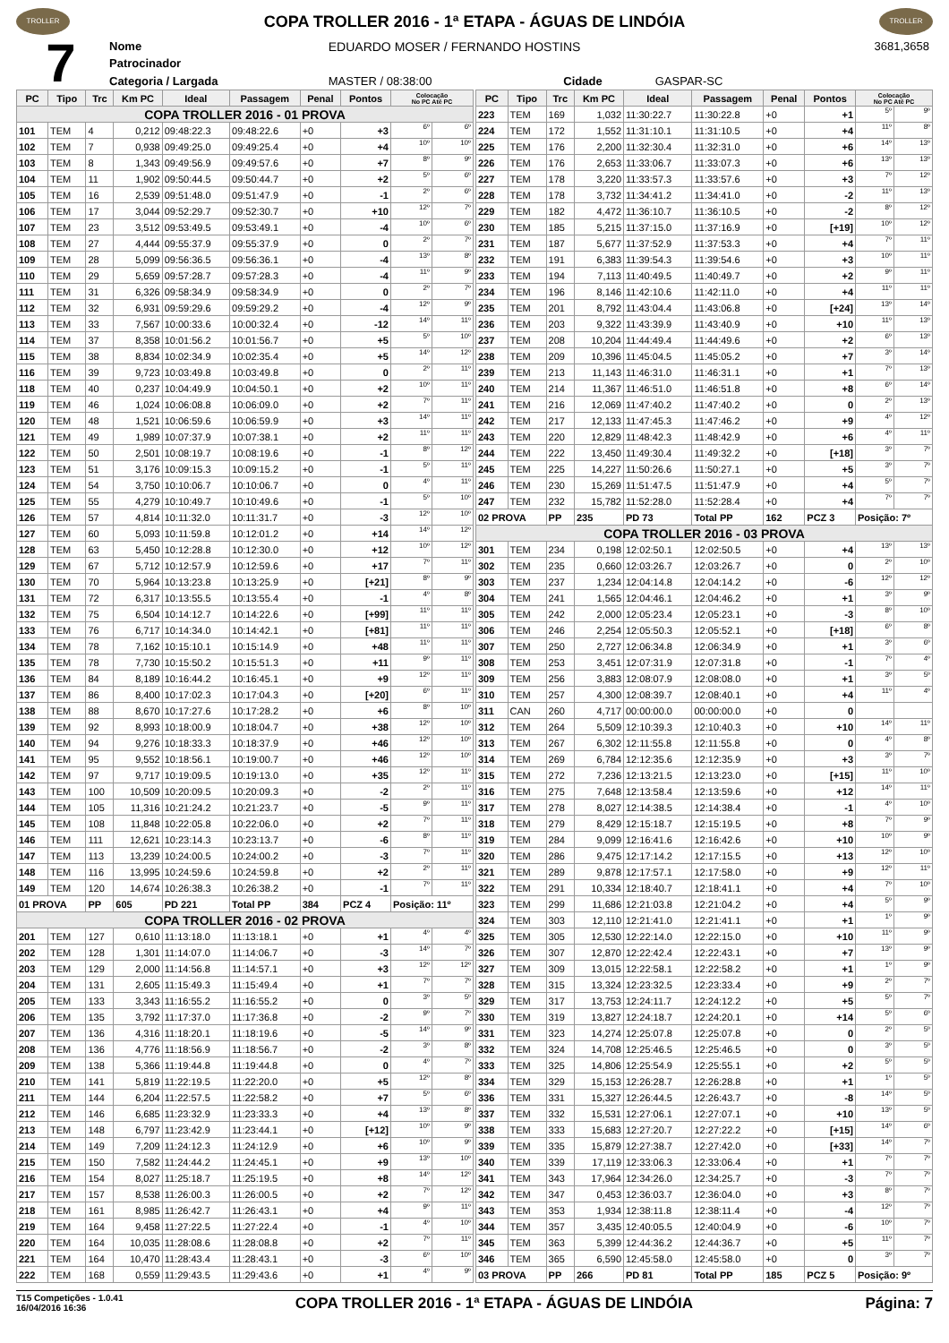TROLLER
COPA TROLLER 2016 - 1ª ETAPA - ÁGUAS DE LINDÓIA
TROLLER
7
| Nome | EDUARDO MOSER / FERNANDO HOSTINS | | | | | 3681,3658 |
| Patrocinador | | | | | | |
| Categoria / Largada | MASTER / 08:38:00 | | Cidade | GASPAR-SC | | |
| PC | Tipo | Trc | Km PC | Ideal | Passagem | Penal | Pontos | Colocação No PC Até PC | |
| --- | --- | --- | --- | --- | --- | --- | --- | --- | --- |
| COPA TROLLER 2016 - 01 PROVA | | | | | | | | | |
| 101 | TEM | 4 | 0,212 | 09:48:22.3 | 09:48:22.6 | +0 | +3 | 6º | 6º |
| 102 | TEM | 7 | 0,938 | 09:49:25.0 | 09:49:25.4 | +0 | +4 | 10º | 10º |
| 103 | TEM | 8 | 1,343 | 09:49:56.9 | 09:49:57.6 | +0 | +7 | 8º | 9º |
| 104 | TEM | 11 | 1,902 | 09:50:44.5 | 09:50:44.7 | +0 | +2 | 5º | 6º |
| 105 | TEM | 16 | 2,539 | 09:51:48.0 | 09:51:47.9 | +0 | -1 | 2º | 6º |
| 106 | TEM | 17 | 3,044 | 09:52:29.7 | 09:52:30.7 | +0 | +10 | 12º | 7º |
| 107 | TEM | 23 | 3,512 | 09:53:49.5 | 09:53:49.1 | +0 | -4 | 10º | 6º |
| 108 | TEM | 27 | 4,444 | 09:55:37.9 | 09:55:37.9 | +0 | 0 | 2º | 7º |
| 109 | TEM | 28 | 5,099 | 09:56:36.5 | 09:56:36.1 | +0 | -4 | 13º | 8º |
| 110 | TEM | 29 | 5,659 | 09:57:28.7 | 09:57:28.3 | +0 | -4 | 11º | 9º |
| 111 | TEM | 31 | 6,326 | 09:58:34.9 | 09:58:34.9 | +0 | 0 | 2º | 7º |
| 112 | TEM | 32 | 6,931 | 09:59:29.6 | 09:59:29.2 | +0 | -4 | 12º | 9º |
| 113 | TEM | 33 | 7,567 | 10:00:33.6 | 10:00:32.4 | +0 | -12 | 14º | 11º |
| 114 | TEM | 37 | 8,358 | 10:01:56.2 | 10:01:56.7 | +0 | +5 | 5º | 10º |
| 115 | TEM | 38 | 8,834 | 10:02:34.9 | 10:02:35.4 | +0 | +5 | 14º | 12º |
| 116 | TEM | 39 | 9,723 | 10:03:49.8 | 10:03:49.8 | +0 | 0 | 2º | 11º |
| 118 | TEM | 40 | 0,237 | 10:04:49.9 | 10:04:50.1 | +0 | +2 | 10º | 11º |
| 119 | TEM | 46 | 1,024 | 10:06:08.8 | 10:06:09.0 | +0 | +2 | 7º | 11º |
| 120 | TEM | 48 | 1,521 | 10:06:59.6 | 10:06:59.9 | +0 | +3 | 14º | 11º |
| 121 | TEM | 49 | 1,989 | 10:07:37.9 | 10:07:38.1 | +0 | +2 | 11º | 11º |
| 122 | TEM | 50 | 2,501 | 10:08:19.7 | 10:08:19.6 | +0 | -1 | 8º | 12º |
| 123 | TEM | 51 | 3,176 | 10:09:15.3 | 10:09:15.2 | +0 | -1 | 5º | 11º |
| 124 | TEM | 54 | 3,750 | 10:10:06.7 | 10:10:06.7 | +0 | 0 | 4º | 11º |
| 125 | TEM | 55 | 4,279 | 10:10:49.7 | 10:10:49.6 | +0 | -1 | 5º | 10º |
| 126 | TEM | 57 | 4,814 | 10:11:32.0 | 10:11:31.7 | +0 | -3 | 12º | 10º |
| 127 | TEM | 60 | 5,093 | 10:11:59.8 | 10:12:01.2 | +0 | +14 | 14º | 12º |
| 128 | TEM | 63 | 5,450 | 10:12:28.8 | 10:12:30.0 | +0 | +12 | 10º | 12º |
| 129 | TEM | 67 | 5,712 | 10:12:57.9 | 10:12:59.6 | +0 | +17 | 7º | 11º |
| 130 | TEM | 70 | 5,964 | 10:13:23.8 | 10:13:25.9 | +0 | [+21] | 8º | 9º |
| 131 | TEM | 72 | 6,317 | 10:13:55.5 | 10:13:55.4 | +0 | -1 | 4º | 8º |
| 132 | TEM | 75 | 6,504 | 10:14:12.7 | 10:14:22.6 | +0 | [+99] | 11º | 11º |
| 133 | TEM | 76 | 6,717 | 10:14:34.0 | 10:14:42.1 | +0 | [+81] | 11º | 11º |
| 134 | TEM | 78 | 7,162 | 10:15:10.1 | 10:15:14.9 | +0 | +48 | 11º | 11º |
| 135 | TEM | 78 | 7,730 | 10:15:50.2 | 10:15:51.3 | +0 | +11 | 9º | 11º |
| 136 | TEM | 84 | 8,189 | 10:16:44.2 | 10:16:45.1 | +0 | +9 | 12º | 11º |
| 137 | TEM | 86 | 8,400 | 10:17:02.3 | 10:17:04.3 | +0 | [+20] | 6º | 11º |
| 138 | TEM | 88 | 8,670 | 10:17:27.6 | 10:17:28.2 | +0 | +6 | 8º | 10º |
| 139 | TEM | 92 | 8,993 | 10:18:00.9 | 10:18:04.7 | +0 | +38 | 12º | 10º |
| 140 | TEM | 94 | 9,276 | 10:18:33.3 | 10:18:37.9 | +0 | +46 | 12º | 10º |
| 141 | TEM | 95 | 9,552 | 10:18:56.1 | 10:19:00.7 | +0 | +46 | 12º | 10º |
| 142 | TEM | 97 | 9,717 | 10:19:09.5 | 10:19:13.0 | +0 | +35 | 12º | 11º |
| 143 | TEM | 100 | 10,509 | 10:20:09.5 | 10:20:09.3 | +0 | -2 | 2º | 11º |
| 144 | TEM | 105 | 11,316 | 10:21:24.2 | 10:21:23.7 | +0 | -5 | 9º | 11º |
| 145 | TEM | 108 | 11,848 | 10:22:05.8 | 10:22:06.0 | +0 | +2 | 7º | 11º |
| 146 | TEM | 111 | 12,621 | 10:23:14.3 | 10:23:13.7 | +0 | -6 | 8º | 11º |
| 147 | TEM | 113 | 13,239 | 10:24:00.5 | 10:24:00.2 | +0 | -3 | 7º | 11º |
| 148 | TEM | 116 | 13,995 | 10:24:59.6 | 10:24:59.8 | +0 | +2 | 2º | 11º |
| 149 | TEM | 120 | 14,674 | 10:26:38.3 | 10:26:38.2 | +0 | -1 | 7º | 11º |
| 01 PROVA | | PP | 605 | PD 221 | Total PP | 384 | PCZ 4 | Posição: 11º | |
| COPA TROLLER 2016 - 02 PROVA | | | | | | | | | |
| 201 | TEM | 127 | 0,610 | 11:13:18.0 | 11:13:18.1 | +0 | +1 | 4º | 4º |
| 202 | TEM | 128 | 1,301 | 11:14:07.0 | 11:14:06.7 | +0 | -3 | 14º | 7º |
| 203 | TEM | 129 | 2,000 | 11:14:56.8 | 11:14:57.1 | +0 | +3 | 12º | 12º |
| 204 | TEM | 131 | 2,605 | 11:15:49.3 | 11:15:49.4 | +0 | +1 | 7º | 7º |
| 205 | TEM | 133 | 3,343 | 11:16:55.2 | 11:16:55.2 | +0 | 0 | 3º | 5º |
| 206 | TEM | 135 | 3,792 | 11:17:37.0 | 11:17:36.8 | +0 | -2 | 9º | 7º |
| 207 | TEM | 136 | 4,316 | 11:18:20.1 | 11:18:19.6 | +0 | -5 | 14º | 9º |
| 208 | TEM | 136 | 4,776 | 11:18:56.9 | 11:18:56.7 | +0 | -2 | 3º | 8º |
| 209 | TEM | 138 | 5,366 | 11:19:44.8 | 11:19:44.8 | +0 | 0 | 4º | 7º |
| 210 | TEM | 141 | 5,819 | 11:22:19.5 | 11:22:20.0 | +0 | +5 | 12º | 8º |
| 211 | TEM | 144 | 6,204 | 11:22:57.5 | 11:22:58.2 | +0 | +7 | 5º | 6º |
| 212 | TEM | 146 | 6,685 | 11:23:32.9 | 11:23:33.3 | +0 | +4 | 13º | 8º |
| 213 | TEM | 148 | 6,797 | 11:23:42.9 | 11:23:44.1 | +0 | [+12] | 10º | 9º |
| 214 | TEM | 149 | 7,209 | 11:24:12.3 | 11:24:12.9 | +0 | +6 | 10º | 9º |
| 215 | TEM | 150 | 7,582 | 11:24:44.2 | 11:24:45.1 | +0 | +9 | 13º | 10º |
| 216 | TEM | 154 | 8,027 | 11:25:18.7 | 11:25:19.5 | +0 | +8 | 14º | 12º |
| 217 | TEM | 157 | 8,538 | 11:26:00.3 | 11:26:00.5 | +0 | +2 | 7º | 12º |
| 218 | TEM | 161 | 8,985 | 11:26:42.7 | 11:26:43.1 | +0 | +4 | 9º | 11º |
| 219 | TEM | 164 | 9,458 | 11:27:22.5 | 11:27:22.4 | +0 | -1 | 4º | 10º |
| 220 | TEM | 164 | 10,035 | 11:28:08.6 | 11:28:08.8 | +0 | +2 | 7º | 11º |
| 221 | TEM | 164 | 10,470 | 11:28:43.4 | 11:28:43.1 | +0 | -3 | 6º | 10º |
| 222 | TEM | 168 | 0,559 | 11:29:43.5 | 11:29:43.6 | +0 | +1 | 4º | 9º |
| PC | Tipo | Trc | Km PC | Ideal | Passagem | Penal | Pontos | Colocação No PC Até PC | |
| --- | --- | --- | --- | --- | --- | --- | --- | --- | --- |
| 223 | TEM | 169 | 1,032 | 11:30:22.7 | 11:30:22.8 | +0 | +1 | 5º | 9º |
| 224 | TEM | 172 | 1,552 | 11:31:10.1 | 11:31:10.5 | +0 | +4 | 11º | 8º |
| 225 | TEM | 176 | 2,200 | 11:32:30.4 | 11:32:31.0 | +0 | +6 | 14º | 13º |
| 226 | TEM | 176 | 2,653 | 11:33:06.7 | 11:33:07.3 | +0 | +6 | 13º | 13º |
| 227 | TEM | 178 | 3,220 | 11:33:57.3 | 11:33:57.6 | +0 | +3 | 7º | 12º |
| 228 | TEM | 178 | 3,732 | 11:34:41.2 | 11:34:41.0 | +0 | -2 | 11º | 13º |
| 229 | TEM | 182 | 4,472 | 11:36:10.7 | 11:36:10.5 | +0 | -2 | 8º | 12º |
| 230 | TEM | 185 | 5,215 | 11:37:15.0 | 11:37:16.9 | +0 | [+19] | 10º | 12º |
| 231 | TEM | 187 | 5,677 | 11:37:52.9 | 11:37:53.3 | +0 | +4 | 7º | 11º |
| 232 | TEM | 191 | 6,383 | 11:39:54.3 | 11:39:54.6 | +0 | +3 | 10º | 11º |
| 233 | TEM | 194 | 7,113 | 11:40:49.5 | 11:40:49.7 | +0 | +2 | 9º | 11º |
| 234 | TEM | 196 | 8,146 | 11:42:10.6 | 11:42:11.0 | +0 | +4 | 11º | 11º |
| 235 | TEM | 201 | 8,792 | 11:43:04.4 | 11:43:06.8 | +0 | [+24] | 13º | 14º |
| 236 | TEM | 203 | 9,322 | 11:43:39.9 | 11:43:40.9 | +0 | +10 | 11º | 13º |
| 237 | TEM | 208 | 10,204 | 11:44:49.4 | 11:44:49.6 | +0 | +2 | 6º | 13º |
| 238 | TEM | 209 | 10,396 | 11:45:04.5 | 11:45:05.2 | +0 | +7 | 3º | 14º |
| 239 | TEM | 213 | 11,143 | 11:46:31.0 | 11:46:31.1 | +0 | +1 | 7º | 13º |
| 240 | TEM | 214 | 11,367 | 11:46:51.0 | 11:46:51.8 | +0 | +8 | 6º | 14º |
| 241 | TEM | 216 | 12,069 | 11:47:40.2 | 11:47:40.2 | +0 | 0 | 2º | 13º |
| 242 | TEM | 217 | 12,133 | 11:47:45.3 | 11:47:46.2 | +0 | +9 | 4º | 12º |
| 243 | TEM | 220 | 12,829 | 11:48:42.3 | 11:48:42.9 | +0 | +6 | 4º | 11º |
| 244 | TEM | 222 | 13,450 | 11:49:30.4 | 11:49:32.2 | +0 | [+18] | 3º | 7º |
| 245 | TEM | 225 | 14,227 | 11:50:26.6 | 11:50:27.1 | +0 | +5 | 3º | 7º |
| 246 | TEM | 230 | 15,269 | 11:51:47.5 | 11:51:47.9 | +0 | +4 | 5º | 7º |
| 247 | TEM | 232 | 15,782 | 11:52:28.0 | 11:52:28.4 | +0 | +4 | 7º | 7º |
| 02 PROVA | | PP | 235 | PD 73 | Total PP | 162 | PCZ 3 | Posição: 7º | |
| COPA TROLLER 2016 - 03 PROVA | | | | | | | | | |
| 301 | TEM | 234 | 0,198 | 12:02:50.1 | 12:02:50.5 | +0 | +4 | 13º | 13º |
| 302 | TEM | 235 | 0,660 | 12:03:26.7 | 12:03:26.7 | +0 | 0 | 2º | 10º |
| 303 | TEM | 237 | 1,234 | 12:04:14.8 | 12:04:14.2 | +0 | -6 | 12º | 12º |
| 304 | TEM | 241 | 1,565 | 12:04:46.1 | 12:04:46.2 | +0 | +1 | 3º | 9º |
| 305 | TEM | 242 | 2,000 | 12:05:23.4 | 12:05:23.1 | +0 | -3 | 8º | 10º |
| 306 | TEM | 246 | 2,254 | 12:05:50.3 | 12:05:52.1 | +0 | [+18] | 6º | 8º |
| 307 | TEM | 250 | 2,727 | 12:06:34.8 | 12:06:34.9 | +0 | +1 | 3º | 6º |
| 308 | TEM | 253 | 3,451 | 12:07:31.9 | 12:07:31.8 | +0 | -1 | 7º | 4º |
| 309 | TEM | 256 | 3,883 | 12:08:07.9 | 12:08:08.0 | +0 | +1 | 3º | 5º |
| 310 | TEM | 257 | 4,300 | 12:08:39.7 | 12:08:40.1 | +0 | +4 | 11º | 4º |
| 311 | CAN | 260 | 4,717 | 00:00:00.0 | 00:00:00.0 | +0 | 0 | | |
| 312 | TEM | 264 | 5,509 | 12:10:39.3 | 12:10:40.3 | +0 | +10 | 14º | 11º |
| 313 | TEM | 267 | 6,302 | 12:11:55.8 | 12:11:55.8 | +0 | 0 | 4º | 8º |
| 314 | TEM | 269 | 6,784 | 12:12:35.6 | 12:12:35.9 | +0 | +3 | 3º | 7º |
| 315 | TEM | 272 | 7,236 | 12:13:21.5 | 12:13:23.0 | +0 | [+15] | 11º | 10º |
| 316 | TEM | 275 | 7,648 | 12:13:58.4 | 12:13:59.6 | +0 | +12 | 14º | 11º |
| 317 | TEM | 278 | 8,027 | 12:14:38.5 | 12:14:38.4 | +0 | -1 | 4º | 10º |
| 318 | TEM | 279 | 8,429 | 12:15:18.7 | 12:15:19.5 | +0 | +8 | 7º | 9º |
| 319 | TEM | 284 | 9,099 | 12:16:41.6 | 12:16:42.6 | +0 | +10 | 10º | 9º |
| 320 | TEM | 286 | 9,475 | 12:17:14.2 | 12:17:15.5 | +0 | +13 | 12º | 10º |
| 321 | TEM | 289 | 9,878 | 12:17:57.1 | 12:17:58.0 | +0 | +9 | 12º | 11º |
| 322 | TEM | 291 | 10,334 | 12:18:40.7 | 12:18:41.1 | +0 | +4 | 7º | 10º |
| 323 | TEM | 299 | 11,686 | 12:21:03.8 | 12:21:04.2 | +0 | +4 | 5º | 9º |
| 324 | TEM | 303 | 12,110 | 12:21:41.0 | 12:21:41.1 | +0 | +1 | 1º | 9º |
| 325 | TEM | 305 | 12,530 | 12:22:14.0 | 12:22:15.0 | +0 | +10 | 11º | 9º |
| 326 | TEM | 307 | 12,870 | 12:22:42.4 | 12:22:43.1 | +0 | +7 | 13º | 9º |
| 327 | TEM | 309 | 13,015 | 12:22:58.1 | 12:22:58.2 | +0 | +1 | 1º | 9º |
| 328 | TEM | 315 | 13,324 | 12:23:32.5 | 12:23:33.4 | +0 | +9 | 2º | 7º |
| 329 | TEM | 317 | 13,753 | 12:24:11.7 | 12:24:12.2 | +0 | +5 | 5º | 7º |
| 330 | TEM | 319 | 13,827 | 12:24:18.7 | 12:24:20.1 | +0 | +14 | 5º | 6º |
| 331 | TEM | 323 | 14,274 | 12:25:07.8 | 12:25:07.8 | +0 | 0 | 2º | 5º |
| 332 | TEM | 324 | 14,708 | 12:25:46.5 | 12:25:46.5 | +0 | 0 | 3º | 5º |
| 333 | TEM | 325 | 14,806 | 12:25:54.9 | 12:25:55.1 | +0 | +2 | 5º | 5º |
| 334 | TEM | 329 | 15,153 | 12:26:28.7 | 12:26:28.8 | +0 | +1 | 1º | 5º |
| 336 | TEM | 331 | 15,327 | 12:26:44.5 | 12:26:43.7 | +0 | -8 | 14º | 5º |
| 337 | TEM | 332 | 15,531 | 12:27:06.1 | 12:27:07.1 | +0 | +10 | 13º | 5º |
| 338 | TEM | 333 | 15,683 | 12:27:20.7 | 12:27:22.2 | +0 | [+15] | 14º | 6º |
| 339 | TEM | 335 | 15,879 | 12:27:38.7 | 12:27:42.0 | +0 | [+33] | 14º | 7º |
| 340 | TEM | 339 | 17,119 | 12:33:06.3 | 12:33:06.4 | +0 | +1 | 7º | 7º |
| 341 | TEM | 343 | 17,964 | 12:34:26.0 | 12:34:25.7 | +0 | -3 | 7º | 7º |
| 342 | TEM | 347 | 0,453 | 12:36:03.7 | 12:36:04.0 | +0 | +3 | 8º | 7º |
| 343 | TEM | 353 | 1,934 | 12:38:11.8 | 12:38:11.4 | +0 | -4 | 12º | 7º |
| 344 | TEM | 357 | 3,435 | 12:40:05.5 | 12:40:04.9 | +0 | -6 | 10º | 7º |
| 345 | TEM | 363 | 5,399 | 12:44:36.2 | 12:44:36.7 | +0 | +5 | 11º | 7º |
| 346 | TEM | 365 | 6,590 | 12:45:58.0 | 12:45:58.0 | +0 | 0 | 3º | 7º |
| 03 PROVA | | PP | 266 | PD 81 | Total PP | 185 | PCZ 5 | Posição: 9º | |
T15 Competições - 1.0.41
16/04/2016 16:36
COPA TROLLER 2016 - 1ª ETAPA - ÁGUAS DE LINDÓIA
Página: 7